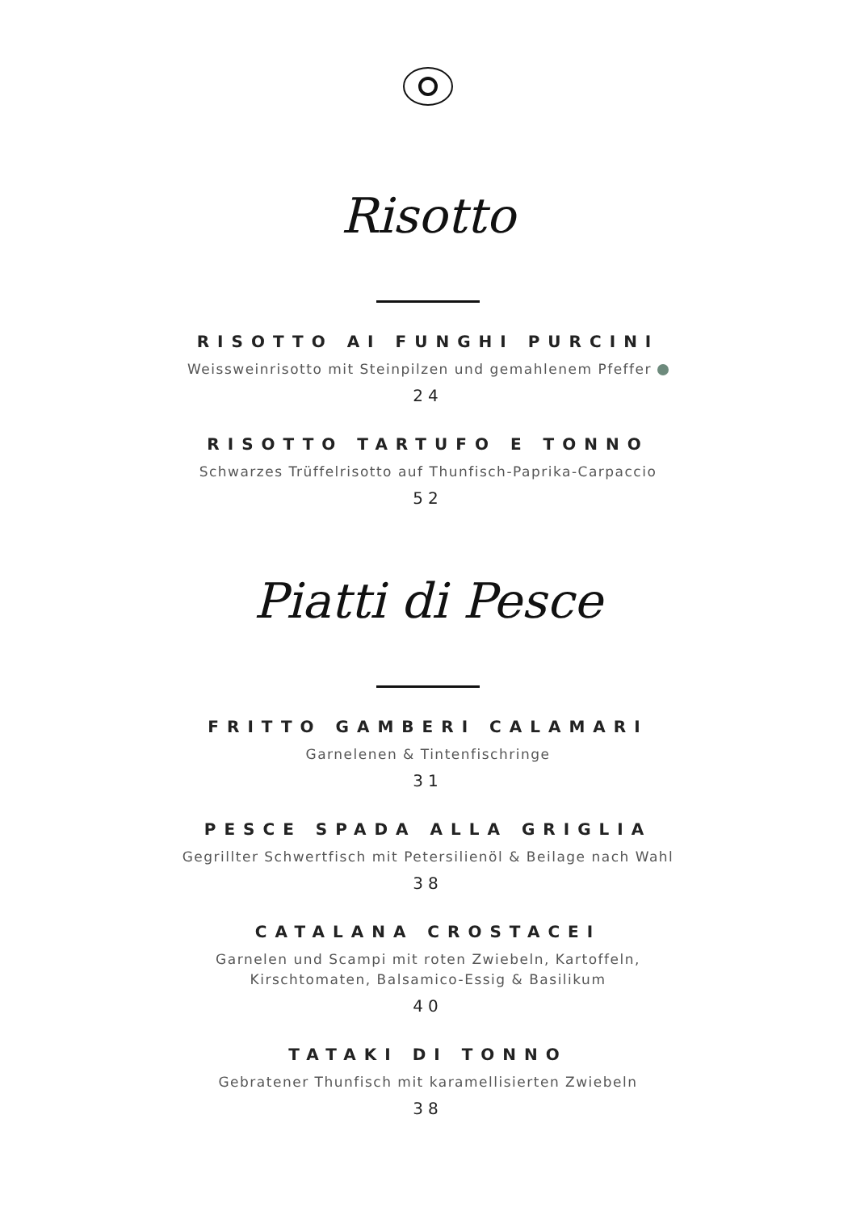Risotto
RISOTTO AI FUNGHI PURCINI
Weissweinrisotto mit Steinpilzen und gemahlenem Pfeffer
24
RISOTTO TARTUFO E TONNO
Schwarzes Trüffelrisotto auf Thunfisch-Paprika-Carpaccio
52
Piatti di Pesce
FRITTO GAMBERI CALAMARI
Garnelenen & Tintenfischringe
31
PESCE SPADA ALLA GRIGLIA
Gegrillter Schwertfisch mit Petersilienöl & Beilage nach Wahl
38
CATALANA CROSTACEI
Garnelen und Scampi mit roten Zwiebeln, Kartoffeln,
Kirschtomaten, Balsamico-Essig & Basilikum
40
TATAKI DI TONNO
Gebratener Thunfisch mit karamellisierten Zwiebeln
38